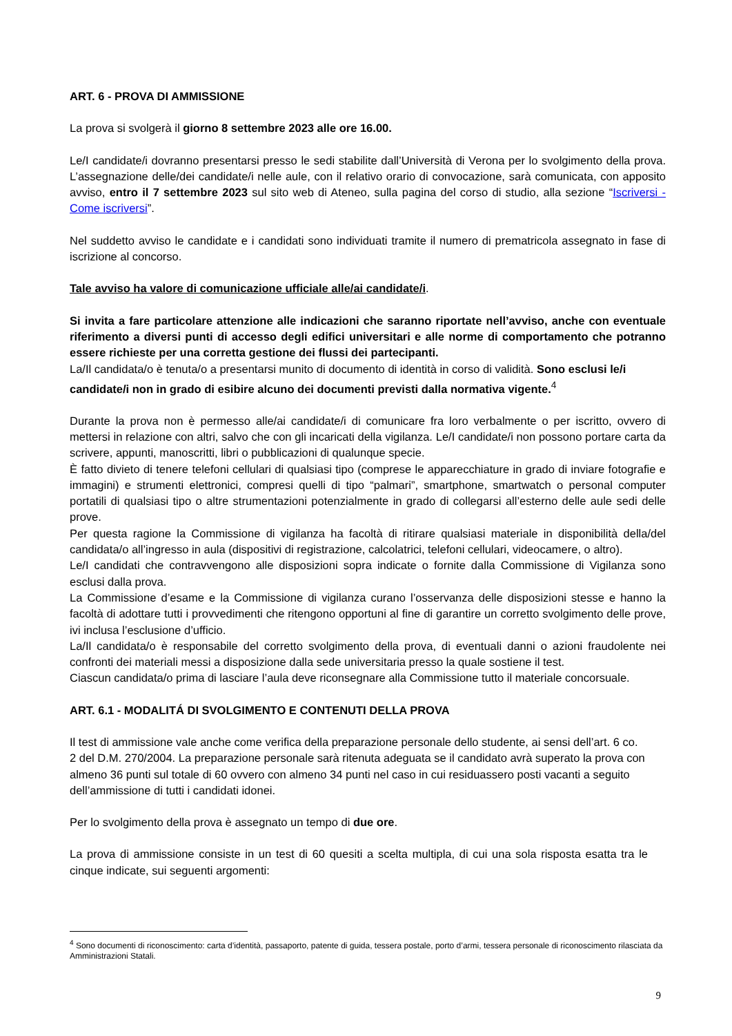ART. 6 - PROVA DI AMMISSIONE
La prova si svolgerà il giorno 8 settembre 2023 alle ore 16.00.
Le/I candidate/i dovranno presentarsi presso le sedi stabilite dall’Università di Verona per lo svolgimento della prova. L’assegnazione delle/dei candidate/i nelle aule, con il relativo orario di convocazione, sarà comunicata, con apposito avviso, entro il 7 settembre 2023 sul sito web di Ateneo, sulla pagina del corso di studio, alla sezione “Iscriversi - Come iscriversi”.
Nel suddetto avviso le candidate e i candidati sono individuati tramite il numero di prematricola assegnato in fase di iscrizione al concorso.
Tale avviso ha valore di comunicazione ufficiale alle/ai candidate/i.
Si invita a fare particolare attenzione alle indicazioni che saranno riportate nell’avviso, anche con eventuale riferimento a diversi punti di accesso degli edifici universitari e alle norme di comportamento che potranno essere richieste per una corretta gestione dei flussi dei partecipanti.
La/Il candidata/o è tenuta/o a presentarsi munito di documento di identità in corso di validità. Sono esclusi le/i candidate/i non in grado di esibire alcuno dei documenti previsti dalla normativa vigente.<sup>4</sup>
Durante la prova non è permesso alle/ai candidate/i di comunicare fra loro verbalmente o per iscritto, ovvero di mettersi in relazione con altri, salvo che con gli incaricati della vigilanza. Le/I candidate/i non possono portare carta da scrivere, appunti, manoscritti, libri o pubblicazioni di qualunque specie.
È fatto divieto di tenere telefoni cellulari di qualsiasi tipo (comprese le apparecchiature in grado di inviare fotografie e immagini) e strumenti elettronici, compresi quelli di tipo “palmari”, smartphone, smartwatch o personal computer portatili di qualsiasi tipo o altre strumentazioni potenzialmente in grado di collegarsi all’esterno delle aule sedi delle prove.
Per questa ragione la Commissione di vigilanza ha facoltà di ritirare qualsiasi materiale in disponibilità della/del candidata/o all’ingresso in aula (dispositivi di registrazione, calcolatrici, telefoni cellulari, videocamere, o altro).
Le/I candidati che contravvengono alle disposizioni sopra indicate o fornite dalla Commissione di Vigilanza sono esclusi dalla prova.
La Commissione d’esame e la Commissione di vigilanza curano l’osservanza delle disposizioni stesse e hanno la facoltà di adottare tutti i provvedimenti che ritengono opportuni al fine di garantire un corretto svolgimento delle prove, ivi inclusa l’esclusione d’ufficio.
La/Il candidata/o è responsabile del corretto svolgimento della prova, di eventuali danni o azioni fraudolente nei confronti dei materiali messi a disposizione dalla sede universitaria presso la quale sostiene il test.
Ciascun candidata/o prima di lasciare l’aula deve riconsegnare alla Commissione tutto il materiale concorsuale.
ART. 6.1 - MODALITÁ DI SVOLGIMENTO E CONTENUTI DELLA PROVA
Il test di ammissione vale anche come verifica della preparazione personale dello studente, ai sensi dell’art. 6 co. 2 del D.M. 270/2004. La preparazione personale sarà ritenuta adeguata se il candidato avrà superato la prova con almeno 36 punti sul totale di 60 ovvero con almeno 34 punti nel caso in cui residuassero posti vacanti a seguito dell’ammissione di tutti i candidati idonei.
Per lo svolgimento della prova è assegnato un tempo di due ore.
La prova di ammissione consiste in un test di 60 quesiti a scelta multipla, di cui una sola risposta esatta tra le cinque indicate, sui seguenti argomenti:
<sup>4</sup> Sono documenti di riconoscimento: carta d’identità, passaporto, patente di guida, tessera postale, porto d’armi, tessera personale di riconoscimento rilasciata da Amministrazioni Statali.
9